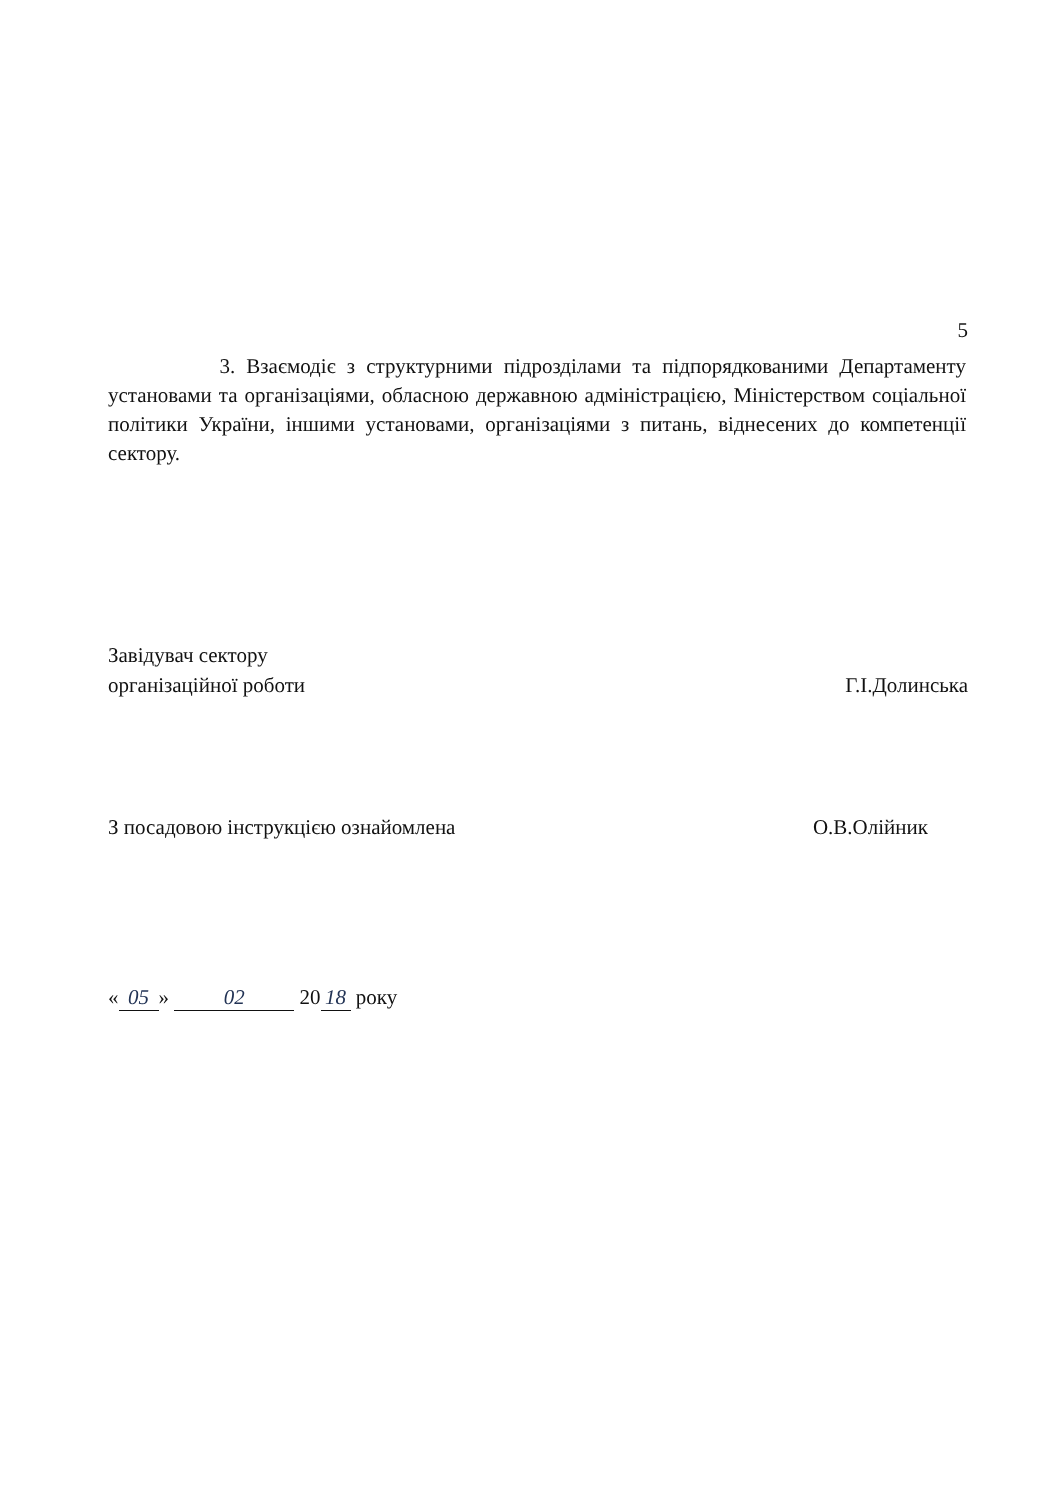5
3. Взаємодіє з структурними підрозділами та підпорядкованими Департаменту установами та організаціями, обласною державною адміністрацією, Міністерством соціальної політики України, іншими установами, організаціями з питань, віднесених до компетенції сектору.
Завідувач сектору
організаційної роботи
Г.І.Долинська
З посадовою інструкцією ознайомлена
О.В.Олійник
« 05 » 02 20 18 року